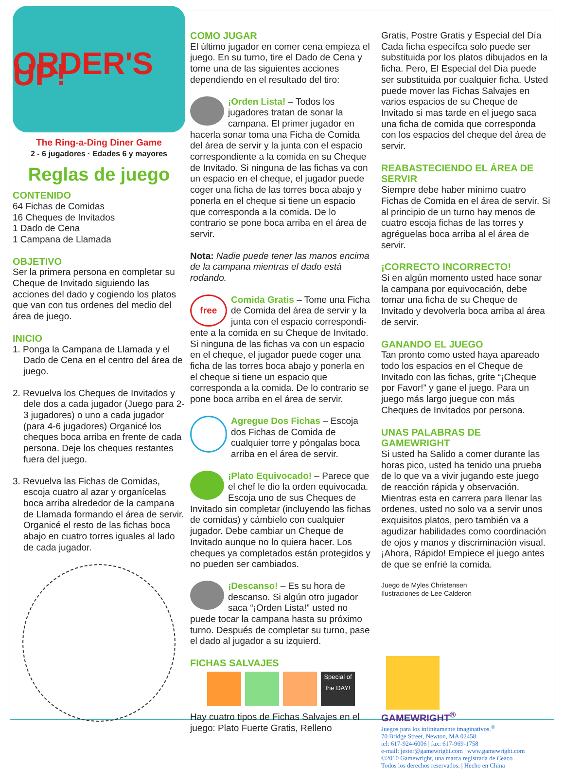ORDER'S UP!
The Ring-a-Ding Diner Game
2 - 6 jugadores · Edades 6 y mayores
Reglas de juego
CONTENIDO
64 Fichas de Comidas
16 Cheques de Invitados
1 Dado de Cena
1 Campana de Llamada
OBJETIVO
Ser la primera persona en completar su Cheque de Invitado siguiendo las acciones del dado y cogiendo los platos que van con tus ordenes del medio del área de juego.
INICIO
1. Ponga la Campana de Llamada y el Dado de Cena en el centro del área de juego.
2. Revuelva los Cheques de Invitados y dele dos a cada jugador (Juego para 2-3 jugadores) o uno a cada jugador (para 4-6 jugadores) Organicé los cheques boca arriba en frente de cada persona. Deje los cheques restantes fuera del juego.
3. Revuelva las Fichas de Comidas, escoja cuatro al azar y organícelas boca arriba alrededor de la campana de Llamada formando el área de servir. Organicé el resto de las fichas boca abajo en cuatro torres iguales al lado de cada jugador.
COMO JUGAR
El último jugador en comer cena empieza el juego. En su turno, tire el Dado de Cena y tome una de las siguientes acciones dependi­endo en el resultado del tiro:
¡Orden Lista! – Todos los jugadores tratan de sonar la campana. El primer jugador en hacerla sonar toma una Ficha de Comida del área de servir y la junta con el espacio correspondiente a la comida en su Cheque de Invitado. Si ninguna de las fichas va con un espacio en el cheque, el jugador puede coger una ficha de las torres boca abajo y ponerla en el cheque si tiene un espacio que corresponda a la comida. De lo contrario se pone boca arriba en el área de servir.
Nota: Nadie puede tener las manos encima de la campana mientras el dado está rodando.
free Comida Gratis – Tome una Ficha de Comida del área de servir y la junta con el espacio correspondi­ente a la comida en su Cheque de Invitado. Si ninguna de las fichas va con un espacio en el cheque, el jugador puede coger una ficha de las torres boca abajo y ponerla en el cheque si tiene un espacio que corresponda a la comida. De lo contrario se pone boca arriba en el área de servir.
Agregue Dos Fichas – Escoja dos Fichas de Comida de cualquier torre y póngalas boca arriba en el área de servir.
¡Plato Equivocado! – Parece que el chef le dio la orden equivocada. Escoja uno de sus Cheques de Invitado sin completar (incluyendo las fichas de comidas) y cámbielo con cualquier jugador. Debe cambiar un Cheque de Invitado aunque no lo quiera hacer. Los cheques ya completados están protegidos y no pueden ser cambiados.
¡Descanso! – Es su hora de descanso. Si algún otro jugador saca “¡Orden Lista!” usted no puede tocar la campana hasta su próximo turno. Después de completar su turno, pase el dado al jugador a su izquierd.
FICHAS SALVAJES
Special of the DAY!
Hay cuatro tipos de Fichas Salvajes en el juego: Plato Fuerte Gratis, Relleno
Gratis, Postre Gratis y Especial del Día Cada ficha específca solo puede ser substituida por los platos dibujados en la ficha. Pero, El Especial del Día puede ser substituida por cualquier ficha. Usted puede mover las Fichas Salvajes en varios espacios de su Cheque de Invitado si mas tarde en el juego saca una ficha de comida que corresponda con los espacios del cheque del área de servir.
REABASTECIENDO EL ÁREA DE SERVIR
Siempre debe haber mínimo cuatro Fichas de Comida en el área de servir. Si al principio de un turno hay menos de cuatro escoja fichas de las torres y agréguelas boca arriba al el área de servir.
¡CORRECTO INCORRECTO!
Si en algún momento usted hace sonar la campana por equivocación, debe tomar una ficha de su Cheque de Invitado y devolverla boca arriba al área de servir.
GANANDO EL JUEGO
Tan pronto como usted haya apareado todo los espacios en el Cheque de Invitado con las fichas, grite “¡Cheque por Favor!” y gane el juego. Para un juego más largo juegue con más Cheques de Invitados por persona.
UNAS PALABRAS DE GAMEWRIGHT
Si usted ha Salido a comer durante las horas pico, usted ha tenido una prueba de lo que va a vivir jugando este juego de reacción rápida y observación. Mientras esta en carrera para llenar las ordenes, usted no solo va a servir unos exquisitos platos, pero también va a agudizar habili­dades como coordinación de ojos y manos y discriminación visual. ¡Ahora, Rápido! Empiece el juego antes de que se enfrié la comida.
Juego de Myles Christensen
Ilustraciones de Lee Calderon
GAMEWRIGHT<sup>®</sup>
Juegos para los infinitamente imaginativos.<sup>®</sup>
70 Bridge Street, Newton, MA 02458
tel: 617-924-6006 | fax: 617-969-1758
e-mail: jester@gamewright.com | www.gamewright.com
©2010 Gamewright, una marca registrada de Ceaco
Todos los derechos reservados. | Hecho en China